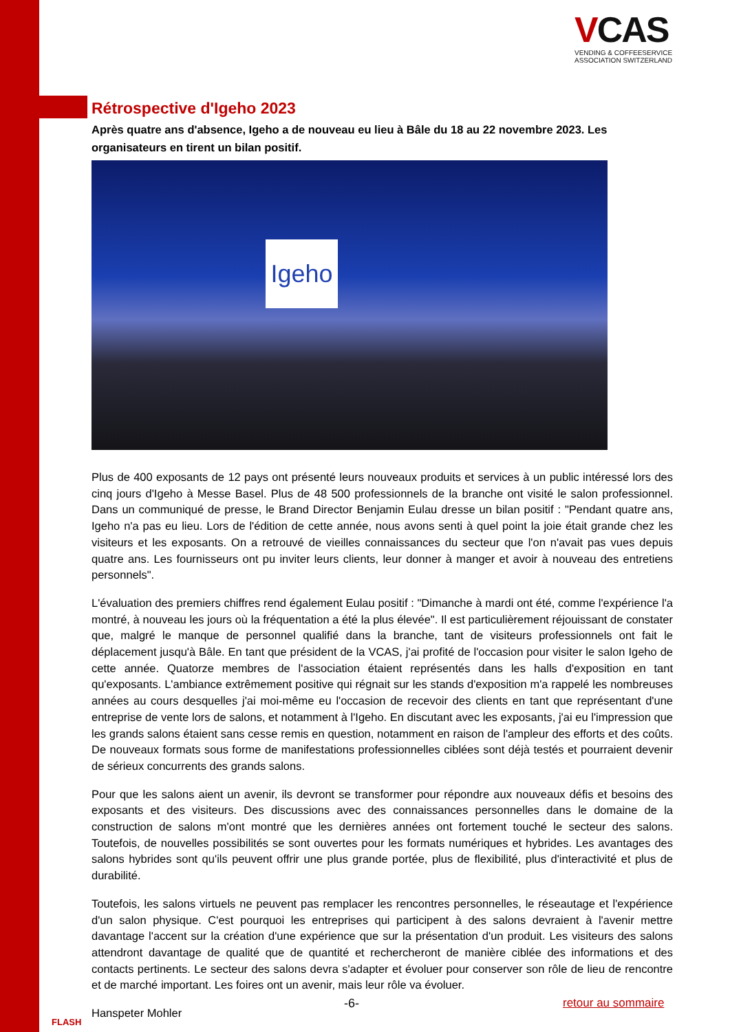VCAS
VENDING & COFFEESERVICE
ASSOCIATION SWITZERLAND
Rétrospective d'Igeho 2023
Après quatre ans d'absence, Igeho a de nouveau eu lieu à Bâle du 18 au 22 novembre 2023. Les organisateurs en tirent un bilan positif.
Igeho
Plus de 400 exposants de 12 pays ont présenté leurs nouveaux produits et services à un public intéressé lors des cinq jours d'Igeho à Messe Basel. Plus de 48 500 professionnels de la branche ont visité le salon professionnel. Dans un communiqué de presse, le Brand Director Benjamin Eulau dresse un bilan positif : "Pendant quatre ans, Igeho n'a pas eu lieu. Lors de l'édition de cette année, nous avons senti à quel point la joie était grande chez les visiteurs et les exposants. On a retrouvé de vieilles connaissances du secteur que l'on n'avait pas vues depuis quatre ans. Les fournis­seurs ont pu inviter leurs clients, leur donner à manger et avoir à nouveau des entretiens personnels".
L'évaluation des premiers chiffres rend également Eulau positif : "Dimanche à mardi ont été, comme l'expérience l'a montré, à nouveau les jours où la fréquentation a été la plus élevée". Il est particulièrement réjouissant de constater que, malgré le manque de personnel qualifié dans la branche, tant de visiteurs professionnels ont fait le déplacement jusqu'à Bâle. En tant que président de la VCAS, j'ai profité de l'occasion pour visiter le salon Igeho de cette année. Quatorze membres de l'association étaient représentés dans les halls d'exposition en tant qu'exposants. L'ambiance extrêmement positive qui régnait sur les stands d'exposition m'a rappelé les nombreuses années au cours desquelles j'ai moi-même eu l'occasion de recevoir des clients en tant que représentant d'une entreprise de vente lors de salons, et notamment à l'Igeho. En discutant avec les exposants, j'ai eu l'impression que les grands salons étaient sans cesse remis en question, notamment en raison de l'ampleur des efforts et des coûts. De nouveaux formats sous forme de manifestations profes­sionnelles ciblées sont déjà testés et pourraient devenir de sérieux concurrents des grands salons.
Pour que les salons aient un avenir, ils devront se transformer pour répondre aux nouveaux défis et besoins des expo­sants et des visiteurs. Des discussions avec des connaissances personnelles dans le domaine de la construction de salons m'ont montré que les dernières années ont fortement touché le secteur des salons. Toutefois, de nouvelles pos­sibilités se sont ouvertes pour les formats numériques et hybrides. Les avantages des salons hybrides sont qu'ils peuvent offrir une plus grande portée, plus de flexibilité, plus d'interactivité et plus de durabilité.
Toutefois, les salons virtuels ne peuvent pas remplacer les rencontres personnelles, le réseautage et l'expérience d'un salon physique. C'est pourquoi les entreprises qui participent à des salons devraient à l'avenir mettre davantage l'accent sur la création d'une expérience que sur la présentation d'un produit. Les visiteurs des salons attendront davantage de qualité que de quantité et rechercheront de manière ciblée des informations et des contacts pertinents. Le secteur des salons devra s'adapter et évoluer pour conserver son rôle de lieu de rencontre et de marché important. Les foires ont un avenir, mais leur rôle va évoluer.
Hanspeter Mohler
-6- retour au sommaire
FLASH